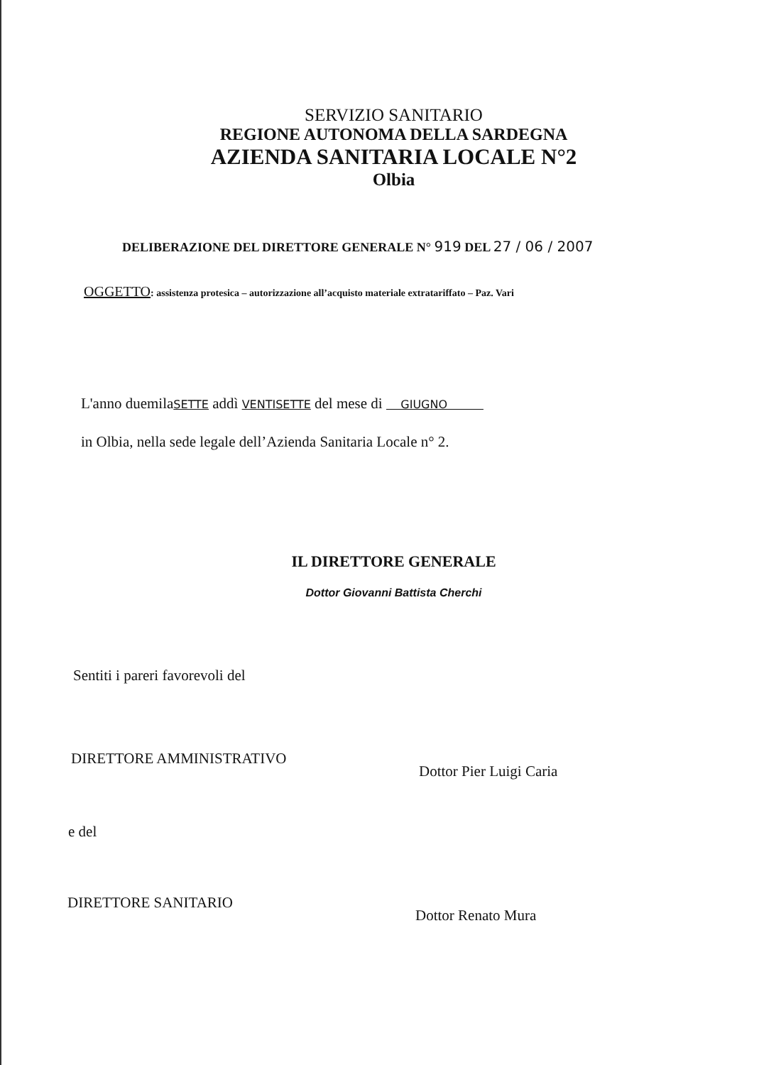SERVIZIO SANITARIO
REGIONE AUTONOMA DELLA SARDEGNA
AZIENDA SANITARIA LOCALE N°2
Olbia
DELIBERAZIONE DEL DIRETTORE GENERALE N° 919 DEL 27 / 06 / 2007
OGGETTO: assistenza protesica – autorizzazione all’acquisto materiale extratariffato – Paz. Vari
L'anno duemilaSETTE addì VENTISETTE del mese di GIUGNO
in Olbia, nella sede legale dell’Azienda Sanitaria Locale n° 2.
IL DIRETTORE GENERALE
Dottor Giovanni Battista Cherchi
Sentiti i pareri favorevoli del
DIRETTORE AMMINISTRATIVO Dottor Pier Luigi Caria
e del
DIRETTORE SANITARIO Dottor Renato Mura